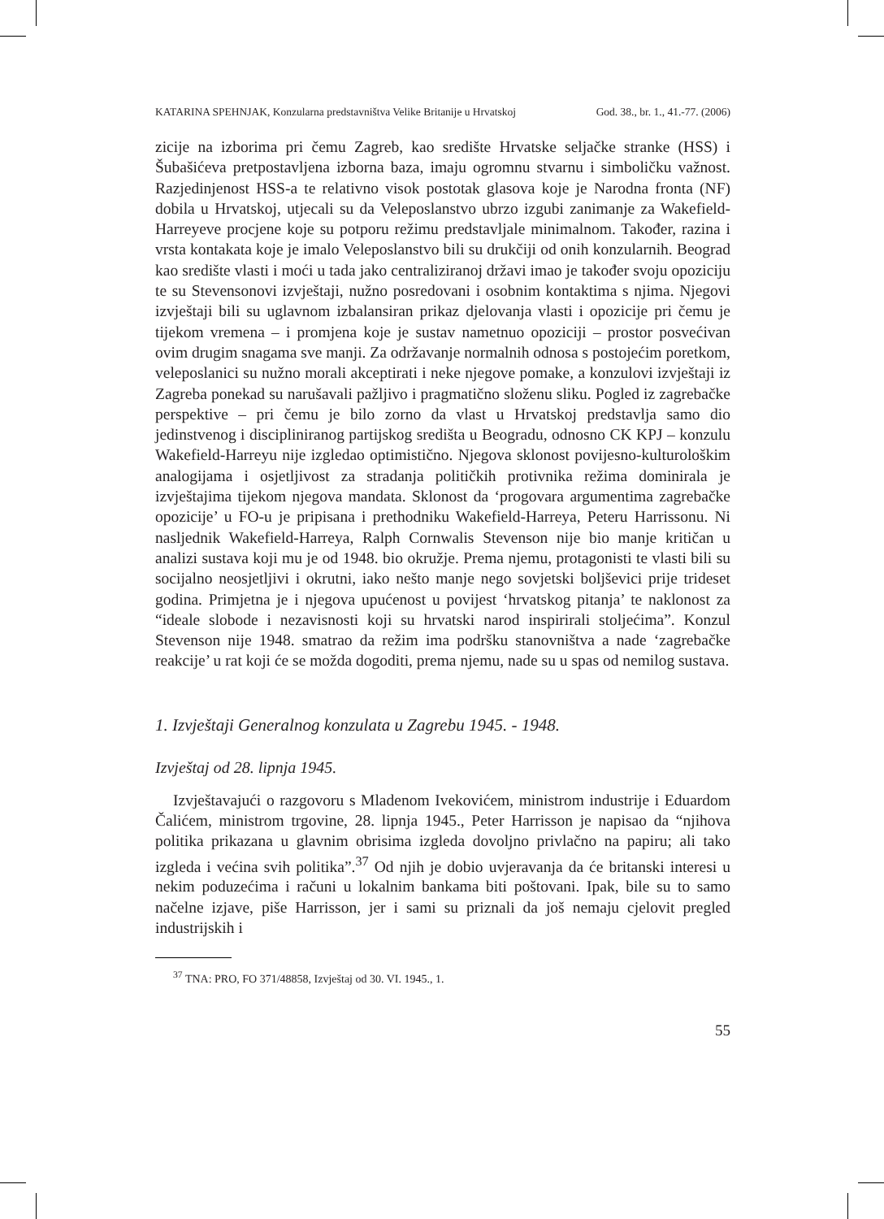KATARINA SPEHNJAK, Konzularna predstavništva Velike Britanije u Hrvatskoj God. 38., br. 1., 41.-77. (2006)
zicije na izborima pri čemu Zagreb, kao središte Hrvatske seljačke stranke (HSS) i Šubašićeva pretpostavljena izborna baza, imaju ogromnu stvarnu i simboličku važnost. Razjedinjenost HSS-a te relativno visok postotak glasova koje je Narodna fronta (NF) dobila u Hrvatskoj, utjecali su da Veleposlanstvo ubrzo izgubi zanimanje za Wakefield-Harreyeve procjene koje su potporu režimu predstavljale minimalnom. Također, razina i vrsta kontakata koje je imalo Veleposlanstvo bili su drukčiji od onih konzularnih. Beograd kao središte vlasti i moći u tada jako centraliziranoj državi imao je također svoju opoziciju te su Stevensonovi izvještaji, nužno posredovani i osobnim kontaktima s njima. Njegovi izvještaji bili su uglavnom izbalansiran prikaz djelovanja vlasti i opozicije pri čemu je tijekom vremena – i promjena koje je sustav nametnuo opoziciji – prostor posvećivan ovim drugim snagama sve manji. Za održavanje normalnih odnosa s postojećim poretkom, veleposlanici su nužno morali akceptirati i neke njegove pomake, a konzulovi izvještaji iz Zagreba ponekad su narušavali pažljivo i pragmatično složenu sliku. Pogled iz zagrebačke perspektive – pri čemu je bilo zorno da vlast u Hrvatskoj predstavlja samo dio jedinstvenog i discipliniranog partijskog središta u Beogradu, odnosno CK KPJ – konzulu Wakefield-Harreyu nije izgledao optimistično. Njegova sklonost povijesno-kulturološkim analogijama i osjetljivost za stradanja političkih protivnika režima dominirala je izvještajima tijekom njegova mandata. Sklonost da ‘progovara argumentima zagrebačke opozicije’ u FO-u je pripisana i prethodniku Wakefield-Harreya, Peteru Harrissonu. Ni nasljednik Wakefield-Harreya, Ralph Cornwalis Stevenson nije bio manje kritičan u analizi sustava koji mu je od 1948. bio okružje. Prema njemu, protagonisti te vlasti bili su socijalno neosjetljivi i okrutni, iako nešto manje nego sovjetski boljševici prije trideset godina. Primjetna je i njegova upućenost u povijest ‘hrvatskog pitanja’ te naklonost za “ideale slobode i nezavisnosti koji su hrvatski narod inspirirali stoljećima”. Konzul Stevenson nije 1948. smatrao da režim ima podršku stanovništva a nade ‘zagrebačke reakcije’ u rat koji će se možda dogoditi, prema njemu, nade su u spas od nemilog sustava.
1. Izvještaji Generalnog konzulata u Zagrebu 1945. - 1948.
Izvještaj od 28. lipnja 1945.
Izvještavajući o razgovoru s Mladenom Ivekovićem, ministrom industrije i Eduardom Čalićem, ministrom trgovine, 28. lipnja 1945., Peter Harrisson je napisao da “njihova politika prikazana u glavnim obrisima izgleda dovoljno privlačno na papiru; ali tako izgleda i većina svih politika”.<sup>37</sup> Od njih je dobio uvjeravanja da će britanski interesi u nekim poduzećima i računi u lokalnim bankama biti poštovani. Ipak, bile su to samo načelne izjave, piše Harrisson, jer i sami su priznali da još nemaju cjelovit pregled industrijskih i
<sup>37</sup> TNA: PRO, FO 371/48858, Izvještaj od 30. VI. 1945., 1.
55